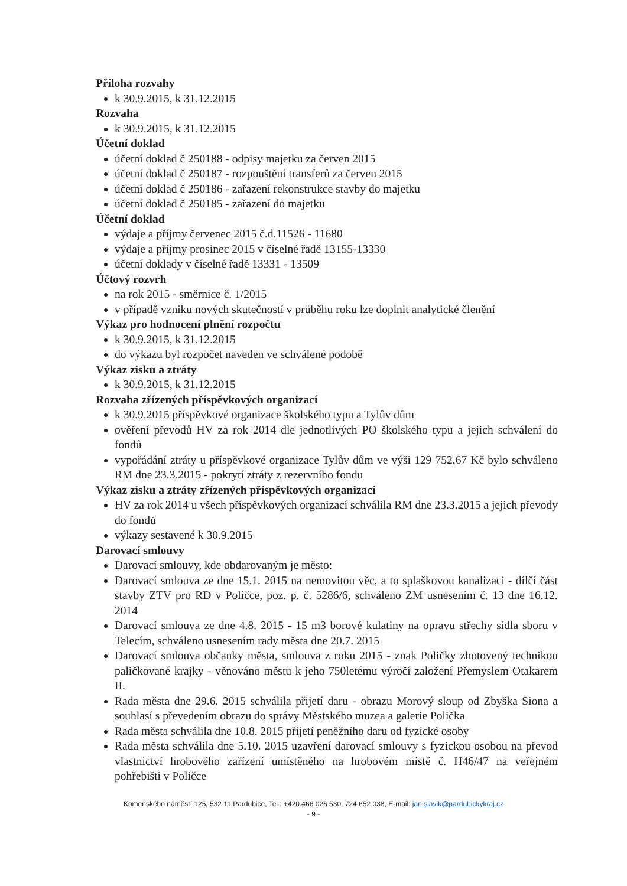Příloha rozvahy
k 30.9.2015, k 31.12.2015
Rozvaha
k 30.9.2015, k 31.12.2015
Účetní doklad
účetní doklad č 250188 - odpisy majetku za červen 2015
účetní doklad č 250187 - rozpouštění transferů za červen 2015
účetní doklad č 250186 - zařazení rekonstrukce stavby do majetku
účetní doklad č 250185 - zařazení do majetku
Účetní doklad
výdaje a příjmy červenec 2015 č.d.11526 - 11680
výdaje a příjmy prosinec 2015 v číselné řadě 13155-13330
účetní doklady v číselné řadě 13331 - 13509
Účtový rozvrh
na rok 2015 - směrnice č. 1/2015
v případě vzniku nových skutečností v průběhu roku lze doplnit analytické členění
Výkaz pro hodnocení plnění rozpočtu
k 30.9.2015, k 31.12.2015
do výkazu byl rozpočet naveden ve schválené podobě
Výkaz zisku a ztráty
k 30.9.2015, k 31.12.2015
Rozvaha zřízených příspěvkových organizací
k 30.9.2015 příspěvkové organizace školského typu a Tylův dům
ověření převodů HV za rok 2014 dle jednotlivých PO školského typu a jejich schválení do fondů
vypořádání ztráty u příspěvkové organizace Tylův dům ve výši 129 752,67 Kč bylo schváleno RM dne 23.3.2015 - pokrytí ztráty z rezervního fondu
Výkaz zisku a ztráty zřízených příspěvkových organizací
HV za rok 2014 u všech příspěvkových organizací schválila RM dne 23.3.2015 a jejich převody do fondů
výkazy sestavené k 30.9.2015
Darovací smlouvy
Darovací smlouvy, kde obdarovaným je město:
Darovací smlouva ze dne 15.1. 2015 na nemovitou věc, a to splaškovou kanalizaci - dílčí část stavby ZTV pro RD v Poličce, poz. p. č. 5286/6, schváleno ZM usnesením č. 13 dne 16.12. 2014
Darovací smlouva ze dne 4.8. 2015 - 15 m3 borové kulatiny na opravu střechy sídla sboru v Telecím, schváleno usnesením rady města dne 20.7. 2015
Darovací smlouva občanky města, smlouva z roku 2015 - znak Poličky zhotovený technikou paličkované krajky - věnováno městu k jeho 750letému výročí založení Přemyslem Otakarem II.
Rada města dne 29.6. 2015 schválila přijetí daru - obrazu Morový sloup od Zbyška Siona a souhlasí s převedením obrazu do správy Městského muzea a galerie Polička
Rada města schválila dne 10.8. 2015 přijetí peněžního daru od fyzické osoby
Rada města schválila dne 5.10. 2015 uzavření darovací smlouvy s fyzickou osobou na převod vlastnictví hrobového zařízení umístěného na hrobovém místě č. H46/47 na veřejném pohřebišti v Poličce
Komenského náměstí 125, 532 11 Pardubice, Tel.: +420 466 026 530, 724 652 038, E-mail: jan.slavik@pardubickykraj.cz
- 9 -